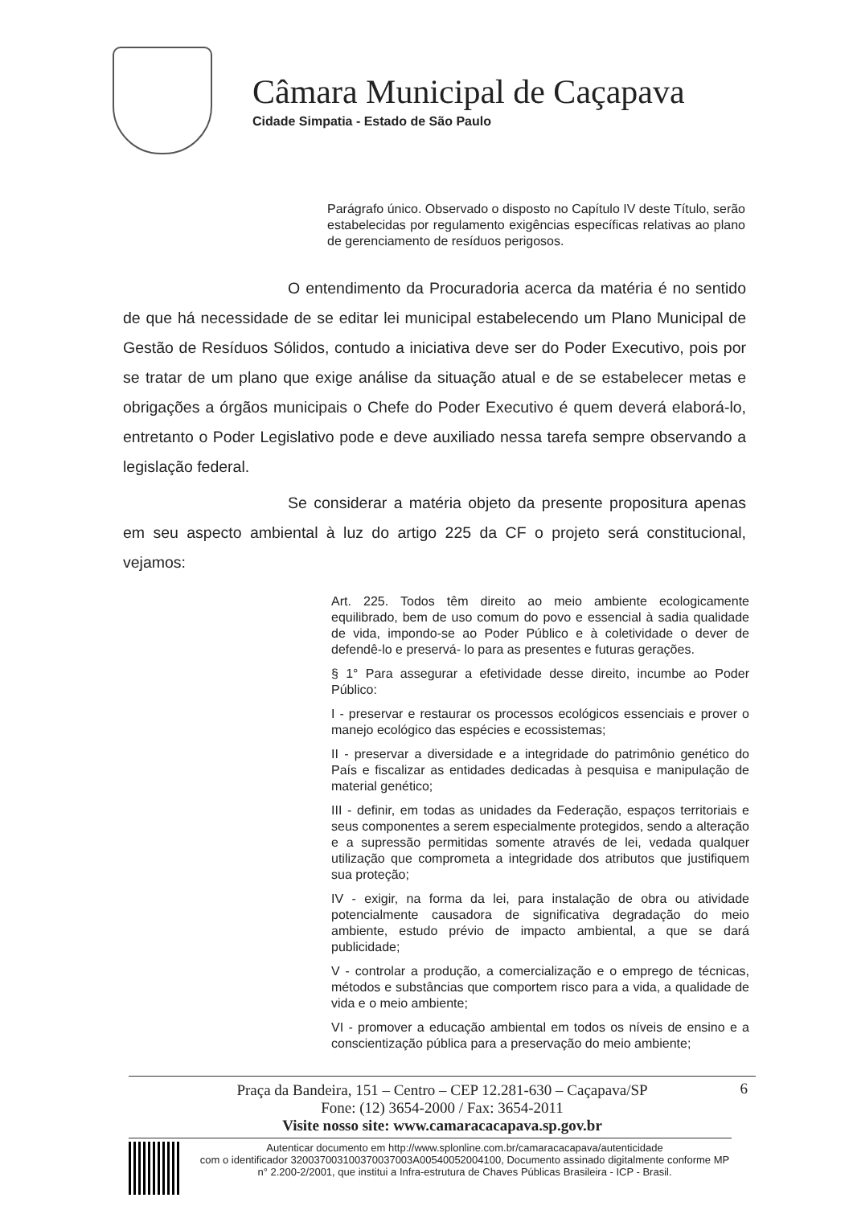Câmara Municipal de Caçapava
Cidade Simpatia - Estado de São Paulo
Parágrafo único. Observado o disposto no Capítulo IV deste Título, serão estabelecidas por regulamento exigências específicas relativas ao plano de gerenciamento de resíduos perigosos.
O entendimento da Procuradoria acerca da matéria é no sentido de que há necessidade de se editar lei municipal estabelecendo um Plano Municipal de Gestão de Resíduos Sólidos, contudo a iniciativa deve ser do Poder Executivo, pois por se tratar de um plano que exige análise da situação atual e de se estabelecer metas e obrigações a órgãos municipais o Chefe do Poder Executivo é quem deverá elaborá-lo, entretanto o Poder Legislativo pode e deve auxiliado nessa tarefa sempre observando a legislação federal.
Se considerar a matéria objeto da presente propositura apenas em seu aspecto ambiental à luz do artigo 225 da CF o projeto será constitucional, vejamos:
Art. 225. Todos têm direito ao meio ambiente ecologicamente equilibrado, bem de uso comum do povo e essencial à sadia qualidade de vida, impondo-se ao Poder Público e à coletividade o dever de defendê-lo e preservá- lo para as presentes e futuras gerações.
§ 1° Para assegurar a efetividade desse direito, incumbe ao Poder Público:
I - preservar e restaurar os processos ecológicos essenciais e prover o manejo ecológico das espécies e ecossistemas;
II - preservar a diversidade e a integridade do patrimônio genético do País e fiscalizar as entidades dedicadas à pesquisa e manipulação de material genético;
III - definir, em todas as unidades da Federação, espaços territoriais e seus componentes a serem especialmente protegidos, sendo a alteração e a supressão permitidas somente através de lei, vedada qualquer utilização que comprometa a integridade dos atributos que justifiquem sua proteção;
IV - exigir, na forma da lei, para instalação de obra ou atividade potencialmente causadora de significativa degradação do meio ambiente, estudo prévio de impacto ambiental, a que se dará publicidade;
V - controlar a produção, a comercialização e o emprego de técnicas, métodos e substâncias que comportem risco para a vida, a qualidade de vida e o meio ambiente;
VI - promover a educação ambiental em todos os níveis de ensino e a conscientização pública para a preservação do meio ambiente;
6 Praça da Bandeira, 151 – Centro – CEP 12.281-630 – Caçapava/SP
Fone: (12) 3654-2000 / Fax: 3654-2011
Visite nosso site: www.camaracacapava.sp.gov.br
Autenticar documento em http://www.splonline.com.br/camaracacapava/autenticidade
com o identificador 320037003100370037003A00540052004100, Documento assinado digitalmente conforme MP n° 2.200-2/2001, que institui a Infra-estrutura de Chaves Públicas Brasileira - ICP - Brasil.